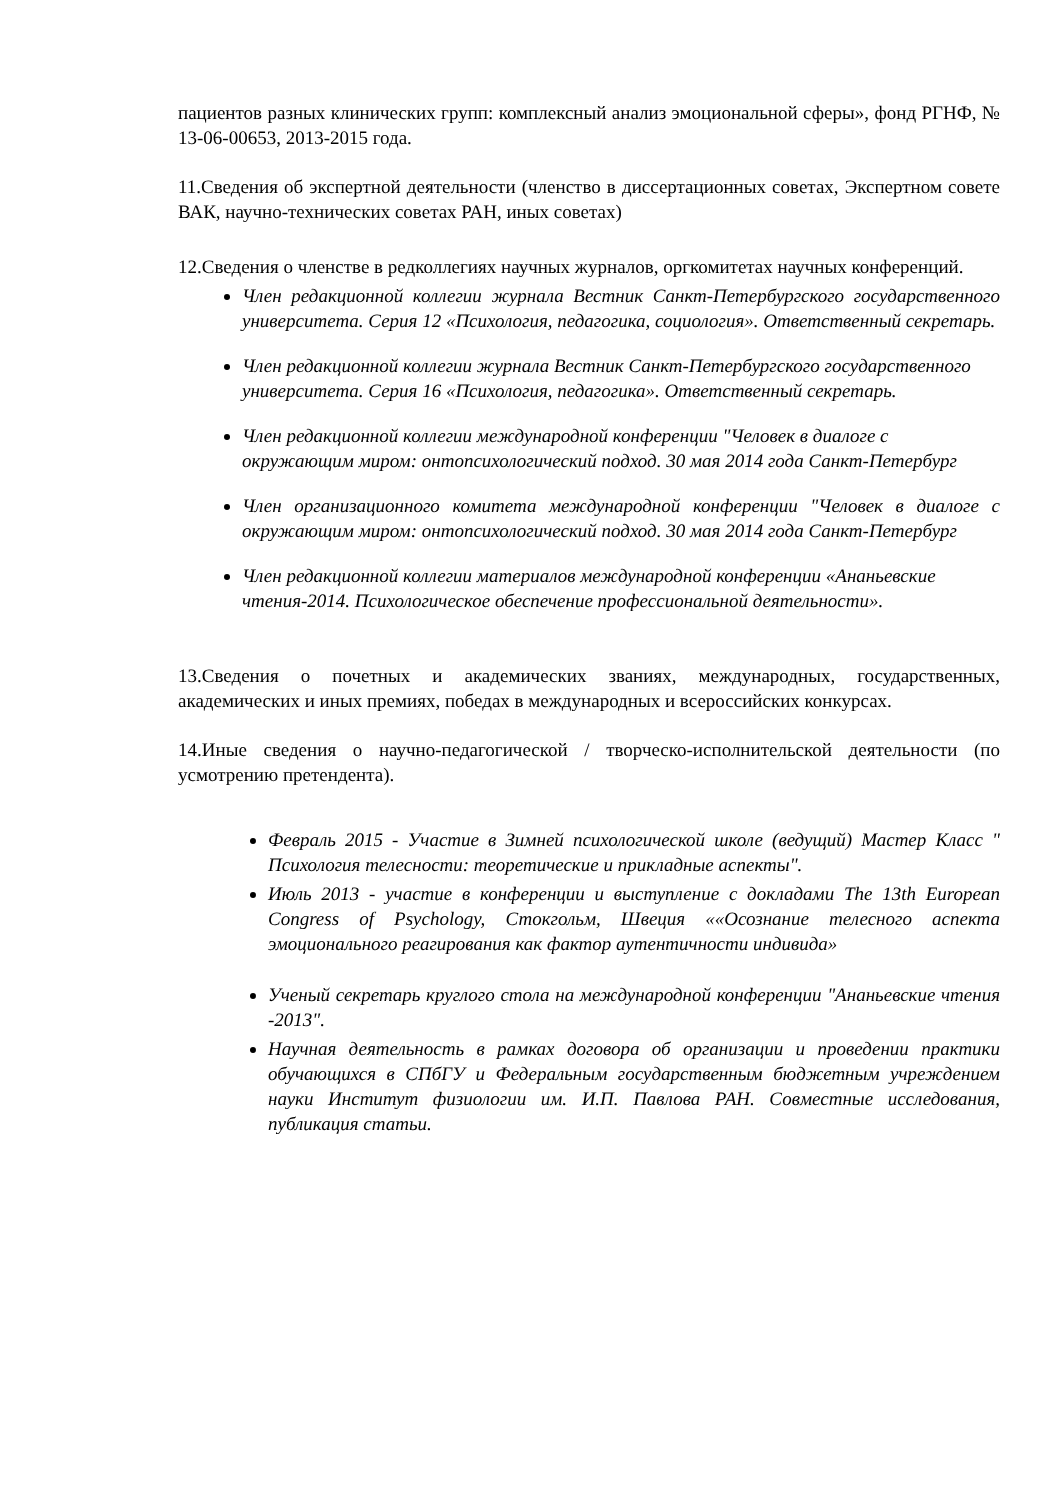пациентов разных клинических групп: комплексный анализ эмоциональной сферы», фонд РГНФ, № 13-06-00653, 2013-2015 года.
11.Сведения об экспертной деятельности (членство в диссертационных советах, Экспертном совете ВАК, научно-технических советах РАН, иных советах)
12.Сведения о членстве в редколлегиях научных журналов, оргкомитетах научных конференций.
Член редакционной коллегии журнала Вестник Санкт-Петербургского государственного университета. Серия 12 «Психология, педагогика, социология». Ответственный секретарь.
Член редакционной коллегии журнала Вестник Санкт-Петербургского государственного университета. Серия 16 «Психология, педагогика». Ответственный секретарь.
Член редакционной коллегии международной конференции "Человек в диалоге с окружающим миром: онтопсихологический подход. 30 мая 2014 года Санкт-Петербург
Член организационного комитета международной конференции "Человек в диалоге с окружающим миром: онтопсихологический подход. 30 мая 2014 года Санкт-Петербург
Член редакционной коллегии материалов международной конференции «Ананьевские чтения-2014. Психологическое обеспечение профессиональной деятельности».
13.Сведения о почетных и академических званиях, международных, государственных, академических и иных премиях, победах в международных и всероссийских конкурсах.
14.Иные сведения о научно-педагогической / творческо-исполнительской деятельности (по усмотрению претендента).
Февраль 2015 - Участие в Зимней психологической школе (ведущий) Мастер Класс " Психология телесности: теоретические и прикладные аспекты".
Июль 2013 - участие в конференции и выступление с докладами The 13th European Congress of Psychology, Стокгольм, Швеция ««Осознание телесного аспекта эмоционального реагирования как фактор аутентичности индивида»
Ученый секретарь круглого стола на международной конференции "Ананьевские чтения -2013".
Научная деятельность в рамках договора об организации и проведении практики обучающихся в СПбГУ и Федеральным государственным бюджетным учреждением науки Институт физиологии им. И.П. Павлова РАН. Совместные исследования, публикация статьи.